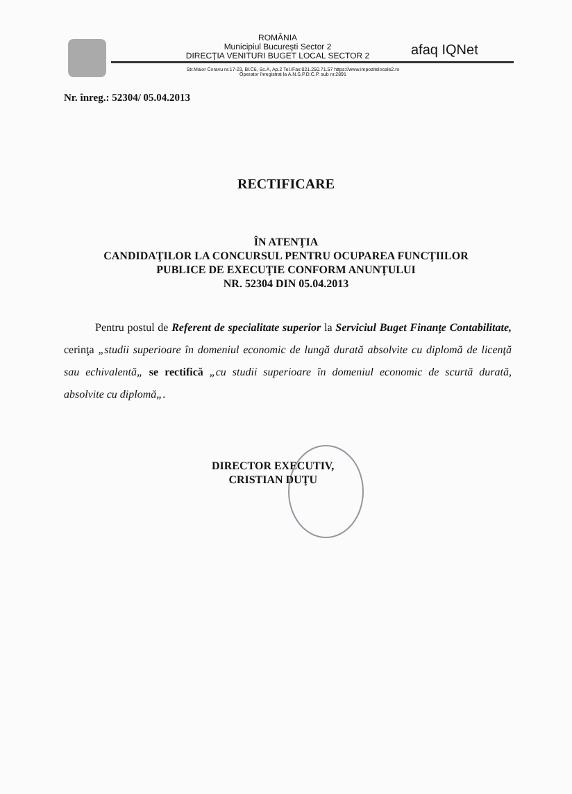ROMÂNIA
Municipiul Bucureşti Sector 2
DIRECŢIA VENITURI BUGET LOCAL SECTOR 2
afaq IQNet
Str.Maior Coravu nr.17-23, Bl.C6, Sc.A, Ap.2 Tel./Fax:021.250.71.57 https://www.impozitelocale2.ro
Operator înregistrat la A.N.S.P.D.C.P. sub nr.2891
Nr. înreg.: 52304/ 05.04.2013
RECTIFICARE
ÎN ATENŢIA
CANDIDAŢILOR LA CONCURSUL PENTRU OCUPAREA FUNCŢIILOR
PUBLICE DE EXECUŢIE CONFORM ANUNŢULUI
NR. 52304 DIN 05.04.2013
Pentru postul de Referent de specialitate superior la Serviciul Buget Finanţe Contabilitate, cerinţa „studii superioare în domeniul economic de lungă durată absolvite cu diplomă de licenţă sau echivalentă„ se rectifică „cu studii superioare în domeniul economic de scurtă durată, absolvite cu diplomă„.
DIRECTOR EXECUTIV,
CRISTIAN DUŢU